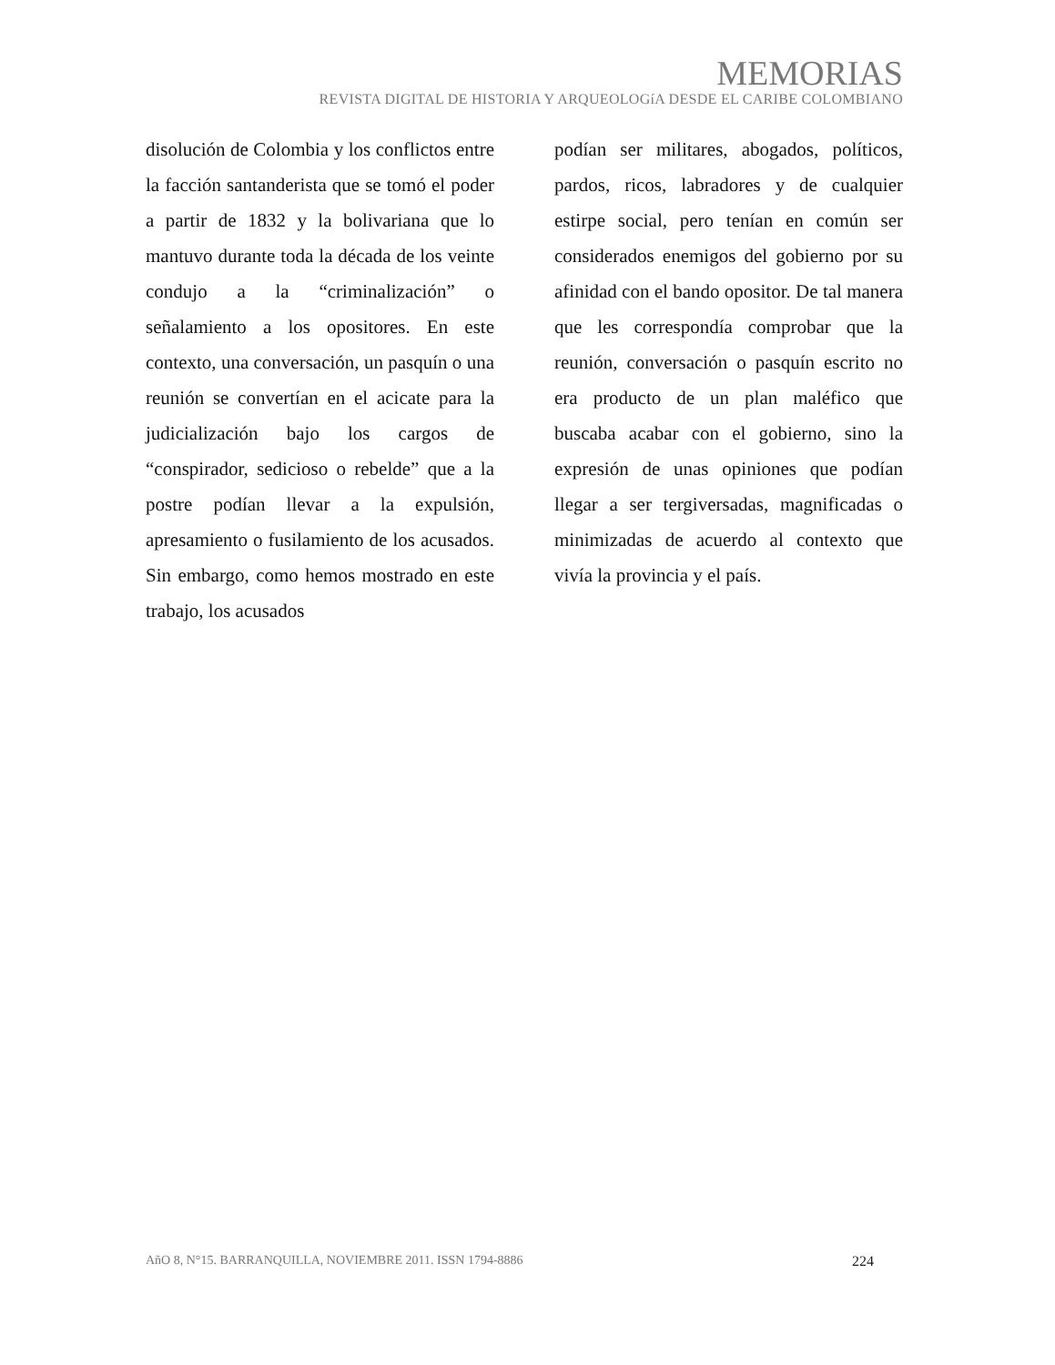MEMORIAS
REVISTA DIGITAL DE HISTORIA Y ARQUEOLOGíA DESDE EL CARIBE COLOMBIANO
disolución de Colombia y los conflictos entre la facción santanderista que se tomó el poder a partir de 1832 y la bolivariana que lo mantuvo durante toda la década de los veinte condujo a la “criminalización” o señalamiento a los opositores. En este contexto, una conversación, un pasquín o una reunión se convertían en el acicate para la judicialización bajo los cargos de “conspirador, sedicioso o rebelde” que a la postre podían llevar a la expulsión, apresamiento o fusilamiento de los acusados. Sin embargo, como hemos mostrado en este trabajo, los acusados
podían ser militares, abogados, políticos, pardos, ricos, labradores y de cualquier estirpe social, pero tenían en común ser considerados enemigos del gobierno por su afinidad con el bando opositor. De tal manera que les correspondía comprobar que la reunión, conversación o pasquín escrito no era producto de un plan maléfico que buscaba acabar con el gobierno, sino la expresión de unas opiniones que podían llegar a ser tergiversadas, magnificadas o minimizadas de acuerdo al contexto que vivía la provincia y el país.
AñO 8, N°15. BARRANQUILLA, NOVIEMBRE 2011. ISSN 1794-8886 224